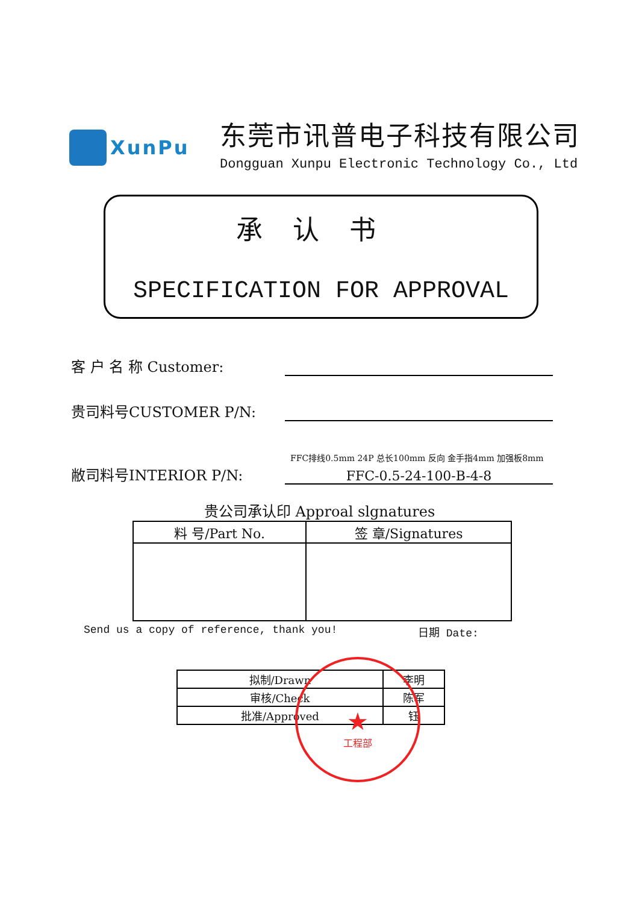XunPu
东莞市讯普电子科技有限公司
Dongguan Xunpu Electronic Technology Co., Ltd
承认书
SPECIFICATION FOR APPROVAL
客 户 名 称 Customer:
贵司料号CUSTOMER P/N:
FFC排线0.5mm 24P 总长100mm 反向 金手指4mm 加强板8mm
敝司料号INTERIOR P/N:
FFC-0.5-24-100-B-4-8
贵公司承认印 Approal slgnatures
| 料 号/Part No. | 签 章/Signatures |
| --- | --- |
Send us a copy of reference, thank you! 日期 Date:
| 拟制/Drawn | 李明 |
| 审核/Check | 陈军 |
| 批准/Approved | 钰 |
★
工程部